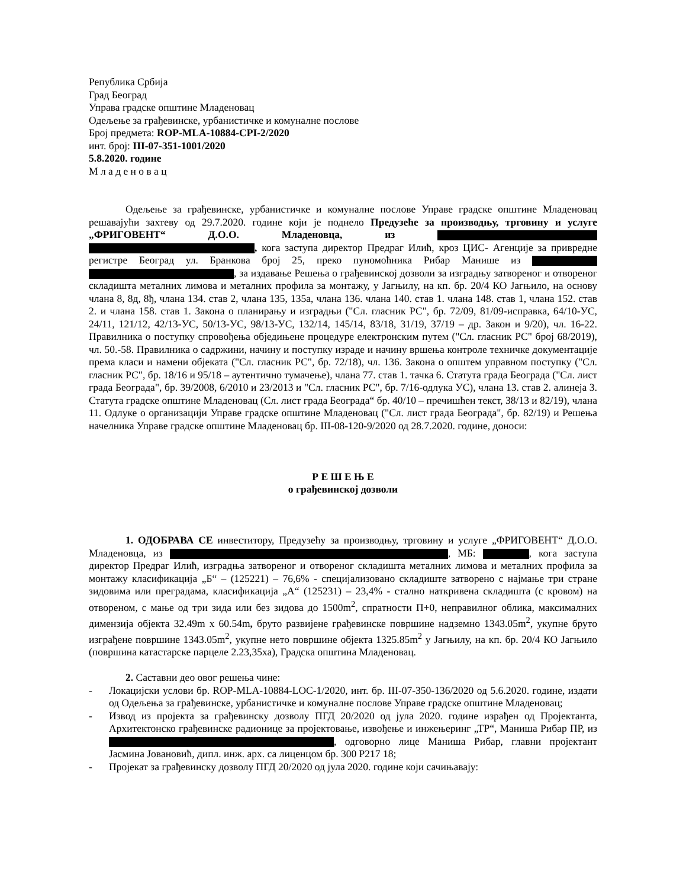Република Србија
Град Београд
Управа градске општине Младеновац
Одељење за грађевинске, урбанистичке и комуналне послове
Број предмета: ROP-MLA-10884-CPI-2/2020
инт. број: III-07-351-1001/2020
5.8.2020. године
М л а д е н о в а ц
Одељење за грађевинске, урбанистичке и комуналне послове Управе градске општине Младеновац решавајући захтеву од 29.7.2020. године који је поднело Предузеће за производњу, трговину и услуге „ФРИГОВЕНТ“ Д.О.О. Младеновца, из , кога заступа директор Предраг Илић, кроз ЦИС- Агенције за привредне регистре Београд ул. Бранкова број 25, преко пуномоћника Рибар Манише из , за издавање Решења о грађевинској дозволи за изградњу затвореног и отвореног складишта металних лимова и металних профила за монтажу, у Јагњилу, на кп. бр. 20/4 КО Јагњило, на основу члана 8, 8д, 8ђ, члана 134. став 2, члана 135, 135а, члана 136. члана 140. став 1. члана 148. став 1, члана 152. став 2. и члана 158. став 1. Закона о планирању и изградњи ("Сл. гласник РС", бр. 72/09, 81/09-исправка, 64/10-УС, 24/11, 121/12, 42/13-УС, 50/13-УС, 98/13-УС, 132/14, 145/14, 83/18, 31/19, 37/19 – др. Закон и 9/20), чл. 16-22. Правилника о поступку спровођења обједињене процедуре електронским путем ("Сл. гласник РС" број 68/2019), чл. 50.-58. Правилника о садржини, начину и поступку израде и начину вршења контроле техничке документације према класи и намени објеката ("Сл. гласник РС", бр. 72/18), чл. 136. Закона о општем управном поступку ("Сл. гласник РС", бр. 18/16 и 95/18 – аутентично тумачење), члана 77. став 1. тачка 6. Статута града Београда ("Сл. лист града Београда", бр. 39/2008, 6/2010 и 23/2013 и "Сл. гласник РС", бр. 7/16-одлука УС), члана 13. став 2. алинеја 3. Статута градске општине Младеновац (Сл. лист града Београда“ бр. 40/10 – пречишћен текст, 38/13 и 82/19), члана 11. Одлуке о организацији Управе градске општине Младеновац ("Сл. лист града Београда", бр. 82/19) и Решења начелника Управе градске општине Младеновац бр. III-08-120-9/2020 од 28.7.2020. године, доноси:
Р Е Ш Е Њ Е
о грађевинској дозволи
1. ОДОБРАВА СЕ инвеститору, Предузећу за производњу, трговину и услуге „ФРИГОВЕНТ“ Д.О.О. Младеновца, из , МБ: , кога заступа директор Предраг Илић, изградња затвореног и отвореног складишта металних лимова и металних профила за монтажу класификација „Б“ – (125221) – 76,6% - специјализовано складиште затворено с најмање три стране зидовима или преградама, класификација „А“ (125231) – 23,4% - стално наткривена складишта (с кровом) на отвореном, с мање од три зида или без зидова до 1500m<sup>2</sup>, спратности П+0, неправилног облика, максималних димензија објекта 32.49m x 60.54m, бруто развијене грађевинске површине надземно 1343.05m<sup>2</sup>, укупне бруто изграђене површине 1343.05m<sup>2</sup>, укупне нето површине објекта 1325.85m<sup>2</sup> у Јагњилу, на кп. бр. 20/4 КО Јагњило (површина катастарске парцеле 2.23,35ха), Градска општина Младеновац.
2. Саставни део овог решења чине:
- Локацијски услови бр. ROP-MLA-10884-LOC-1/2020, инт. бр. III-07-350-136/2020 од 5.6.2020. године, издати од Одељења за грађевинске, урбанистичке и комуналне послове Управе градске општине Младеновац;
- Извод из пројекта за грађевинску дозволу ПГД 20/2020 од јула 2020. године израђен од Пројектанта, Архитектонско грађевинске радионице за пројектовање, извођење и инжењеринг „ТР“, Маниша Рибар ПР, из , одговорно лице Маниша Рибар, главни пројектант Јасмина Јовановић, дипл. инж. арх. са лиценцом бр. 300 Р217 18;
- Пројекат за грађевинску дозволу ПГД 20/2020 од јула 2020. године који сачињавају: